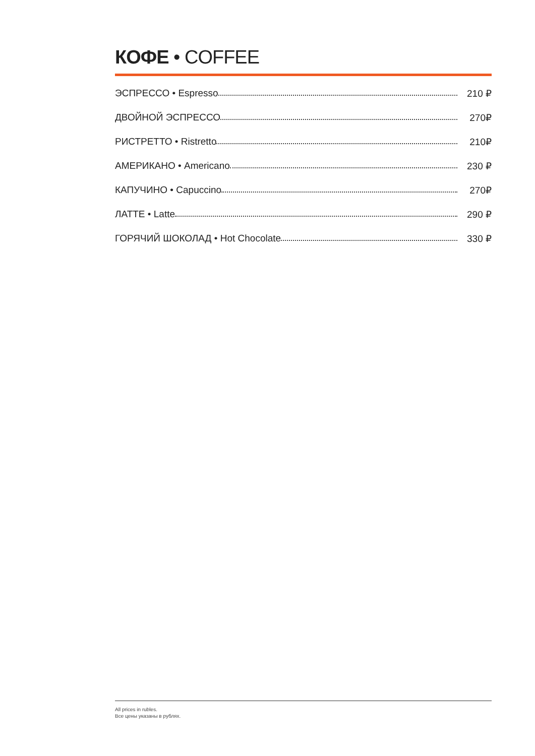КОФЕ • COFFEE
| ЭСПРЕССО • Espresso | 210 ₽ |
| ДВОЙНОЙ ЭСПРЕССО | 270₽ |
| РИСТРЕТТО • Ristretto | 210₽ |
| АМЕРИКАНО • Americano | 230 ₽ |
| КАПУЧИНО • Capuccino | 270₽ |
| ЛАТТЕ • Latte | 290 ₽ |
| ГОРЯЧИЙ ШОКОЛАД • Hot Chocolate | 330 ₽ |
All prices in rubles.
Все цены указаны в рублях.